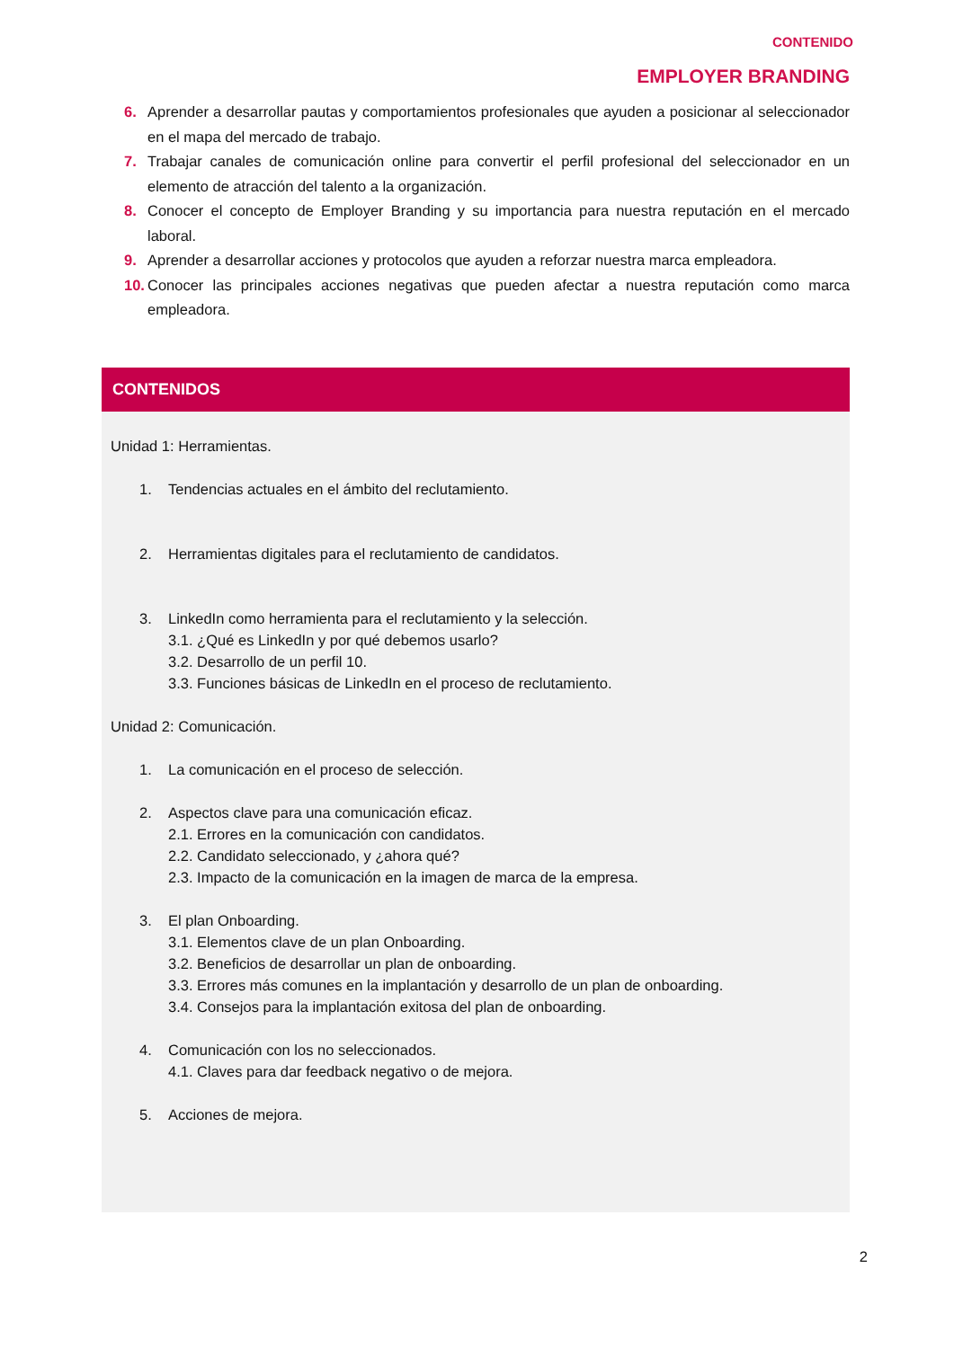CONTENIDO
EMPLOYER BRANDING
6. Aprender a desarrollar pautas y comportamientos profesionales que ayuden a posicionar al seleccionador en el mapa del mercado de trabajo.
7. Trabajar canales de comunicación online para convertir el perfil profesional del seleccionador en un elemento de atracción del talento a la organización.
8. Conocer el concepto de Employer Branding y su importancia para nuestra reputación en el mercado laboral.
9. Aprender a desarrollar acciones y protocolos que ayuden a reforzar nuestra marca empleadora.
10. Conocer las principales acciones negativas que pueden afectar a nuestra reputación como marca empleadora.
CONTENIDOS
Unidad 1: Herramientas.
1. Tendencias actuales en el ámbito del reclutamiento.
2. Herramientas digitales para el reclutamiento de candidatos.
3. LinkedIn como herramienta para el reclutamiento y la selección.
3.1. ¿Qué es LinkedIn y por qué debemos usarlo?
3.2. Desarrollo de un perfil 10.
3.3. Funciones básicas de LinkedIn en el proceso de reclutamiento.
Unidad 2: Comunicación.
1. La comunicación en el proceso de selección.
2. Aspectos clave para una comunicación eficaz.
2.1. Errores en la comunicación con candidatos.
2.2. Candidato seleccionado, y ¿ahora qué?
2.3. Impacto de la comunicación en la imagen de marca de la empresa.
3. El plan Onboarding.
3.1. Elementos clave de un plan Onboarding.
3.2. Beneficios de desarrollar un plan de onboarding.
3.3. Errores más comunes en la implantación y desarrollo de un plan de onboarding.
3.4. Consejos para la implantación exitosa del plan de onboarding.
4. Comunicación con los no seleccionados.
4.1. Claves para dar feedback negativo o de mejora.
5. Acciones de mejora.
2